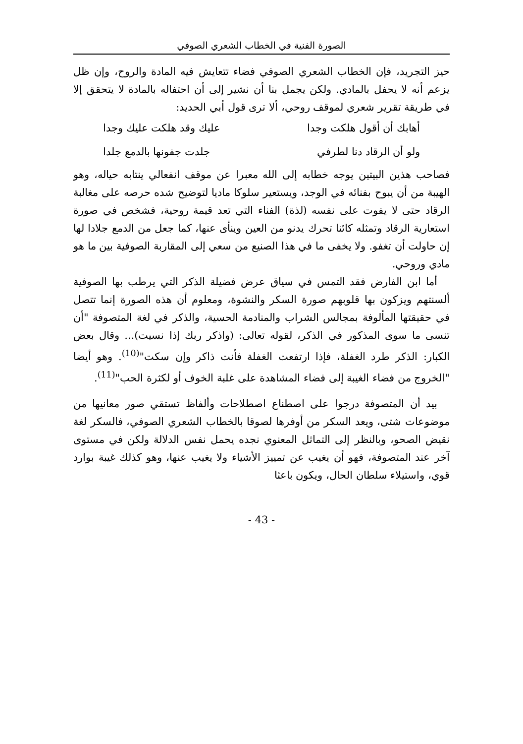الصورة الفنية في الخطاب الشعري الصوفي
حيز التجريد، فإن الخطاب الشعري الصوفي فضاء تتعايش فيه المادة والروح، وإن ظل يزعم أنه لا يحفل بالمادي. ولكن يجمل بنا أن نشير إلى أن احتفاله بالمادة لا يتحقق إلا في طريقة تقرير شعري لموقف روحي، ألا ترى قول أبي الحديد:
أهابك أن أقول هلكت وجدا عليك وقد هلكت عليك وجدا
ولو أن الرقاد دنا لطرفي جلدت جفونها بالدمع جلدا
فصاحب هذين البيتين يوجه خطابه إلى الله معبرا عن موقف انفعالي ينتابه حياله، وهو الهيبة من أن يبوح بفنائه في الوجد، ويستعير سلوكا ماديا لتوضيح شده حرصه على مغالبة الرقاد حتى لا يفوت على نفسه (لذة) الفناء التي تعد قيمة روحية، فشخص في صورة استعارية الرقاد وتمثله كائنا تحرك يدنو من العين وينأى عنها، كما جعل من الدمع جلادا لها إن حاولت أن تغفو. ولا يخفى ما في هذا الصنيع من سعي إلى المقاربة الصوفية بين ما هو مادي وروحي.
أما ابن الفارض فقد التمس في سياق عرض فضيلة الذكر التي يرطب بها الصوفية ألسنتهم ويزكون بها قلوبهم صورة السكر والنشوة، ومعلوم أن هذه الصورة إنما تتصل في حقيقتها المألوفة بمجالس الشراب والمنادمة الحسية، والذكر في لغة المتصوفة "أن تنسى ما سوى المذكور في الذكر، لقوله تعالى: (واذكر ربك إذا نسيت)... وقال بعض الكبار: الذكر طرد الغفلة، فإذا ارتفعت الغفلة فأنت ذاكر وإن سكت"<sup>(10)</sup>. وهو أيضا "الخروج من فضاء الغيبة إلى فضاء المشاهدة على غلبة الخوف أو لكثرة الحب"<sup>(11)</sup>.
بيد أن المتصوفة درجوا على اصطناع اصطلاحات وألفاظ تستقي صور معانيها من موضوعات شتى، ويعد السكر من أوفرها لصوقا بالخطاب الشعري الصوفي، فالسكر لغة نقيض الصحو، وبالنظر إلى التماثل المعنوي نجده يحمل نفس الدلالة ولكن في مستوى آخر عند المتصوفة، فهو أن يغيب عن تمييز الأشياء ولا يغيب عنها، وهو كذلك غيبة بوارد قوي، واستيلاء سلطان الحال، ويكون باعثا
- 43 -